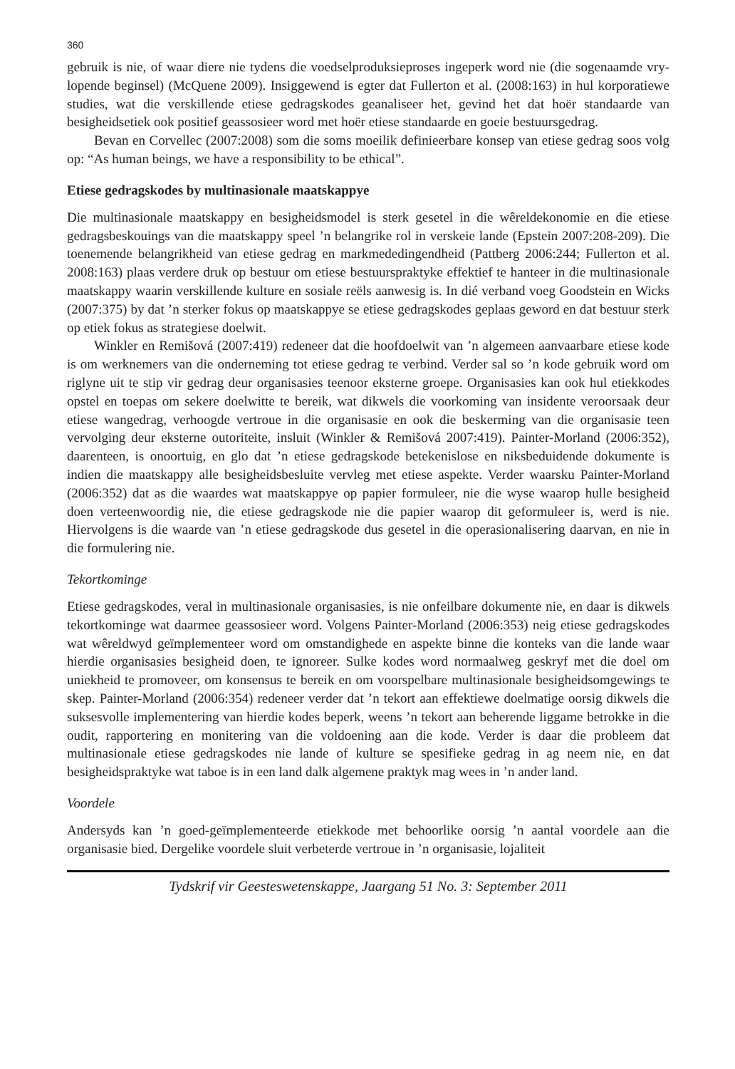360
gebruik is nie, of waar diere nie tydens die voedselproduksieproses ingeperk word nie (die sogenaamde vry-lopende beginsel) (McQuene 2009). Insiggewend is egter dat Fullerton et al. (2008:163) in hul korporatiewe studies, wat die verskillende etiese gedragskodes geanaliseer het, gevind het dat hoër standaarde van besigheidsetiek ook positief geassosieer word met hoër etiese standaarde en goeie bestuursgedrag.
Bevan en Corvellec (2007:2008) som die soms moeilik definieerbare konsep van etiese gedrag soos volg op: “As human beings, we have a responsibility to be ethical”.
Etiese gedragskodes by multinasionale maatskappye
Die multinasionale maatskappy en besigheidsmodel is sterk gesetel in die wêreldekonomie en die etiese gedragsbeskouings van die maatskappy speel ’n belangrike rol in verskeie lande (Epstein 2007:208-209). Die toenemende belangrikheid van etiese gedrag en markmededingendheid (Pattberg 2006:244; Fullerton et al. 2008:163) plaas verdere druk op bestuur om etiese bestuurspraktyke effektief te hanteer in die multinasionale maatskappy waarin verskillende kulture en sosiale reëls aanwesig is. In dié verband voeg Goodstein en Wicks (2007:375) by dat ’n sterker fokus op maatskappye se etiese gedragskodes geplaas geword en dat bestuur sterk op etiek fokus as strategiese doelwit.
Winkler en Remišová (2007:419) redeneer dat die hoofdoelwit van ’n algemeen aanvaarbare etiese kode is om werknemers van die onderneming tot etiese gedrag te verbind. Verder sal so ’n kode gebruik word om riglyne uit te stip vir gedrag deur organisasies teenoor eksterne groepe. Organisasies kan ook hul etiekkodes opstel en toepas om sekere doelwitte te bereik, wat dikwels die voorkoming van insidente veroorsaak deur etiese wangedrag, verhoogde vertroue in die organisasie en ook die beskerming van die organisasie teen vervolging deur eksterne outoriteite, insluit (Winkler & Remišová 2007:419). Painter-Morland (2006:352), daarenteen, is onoortuig, en glo dat ’n etiese gedragskode betekenislose en niksbeduidende dokumente is indien die maatskappy alle besigheidsbesluite vervleg met etiese aspekte. Verder waarsku Painter-Morland (2006:352) dat as die waardes wat maatskappye op papier formuleer, nie die wyse waarop hulle besigheid doen verteenwoordig nie, die etiese gedragskode nie die papier waarop dit geformuleer is, werd is nie. Hiervolgens is die waarde van ’n etiese gedragskode dus gesetel in die operasionalisering daarvan, en nie in die formulering nie.
Tekortkominge
Etiese gedragskodes, veral in multinasionale organisasies, is nie onfeilbare dokumente nie, en daar is dikwels tekortkominge wat daarmee geassosieer word. Volgens Painter-Morland (2006:353) neig etiese gedragskodes wat wêreldwyd geïmplementeer word om omstandighede en aspekte binne die konteks van die lande waar hierdie organisasies besigheid doen, te ignoreer. Sulke kodes word normaalweg geskryf met die doel om uniekheid te promoveer, om konsensus te bereik en om voorspelbare multinasionale besigheidsomgewings te skep. Painter-Morland (2006:354) redeneer verder dat ’n tekort aan effektiewe doelmatige oorsig dikwels die suksesvolle implementering van hierdie kodes beperk, weens ’n tekort aan beherende liggame betrokke in die oudit, rapportering en monitering van die voldoening aan die kode. Verder is daar die probleem dat multinasionale etiese gedragskodes nie lande of kulture se spesifieke gedrag in ag neem nie, en dat besigheidspraktyke wat taboe is in een land dalk algemene praktyk mag wees in ’n ander land.
Voordele
Andersyds kan ’n goed-geïmplementeerde etiekkode met behoorlike oorsig ’n aantal voordele aan die organisasie bied. Dergelike voordele sluit verbeterde vertroue in ’n organisasie, lojaliteit
Tydskrif vir Geesteswetenskappe, Jaargang 51 No. 3: September 2011